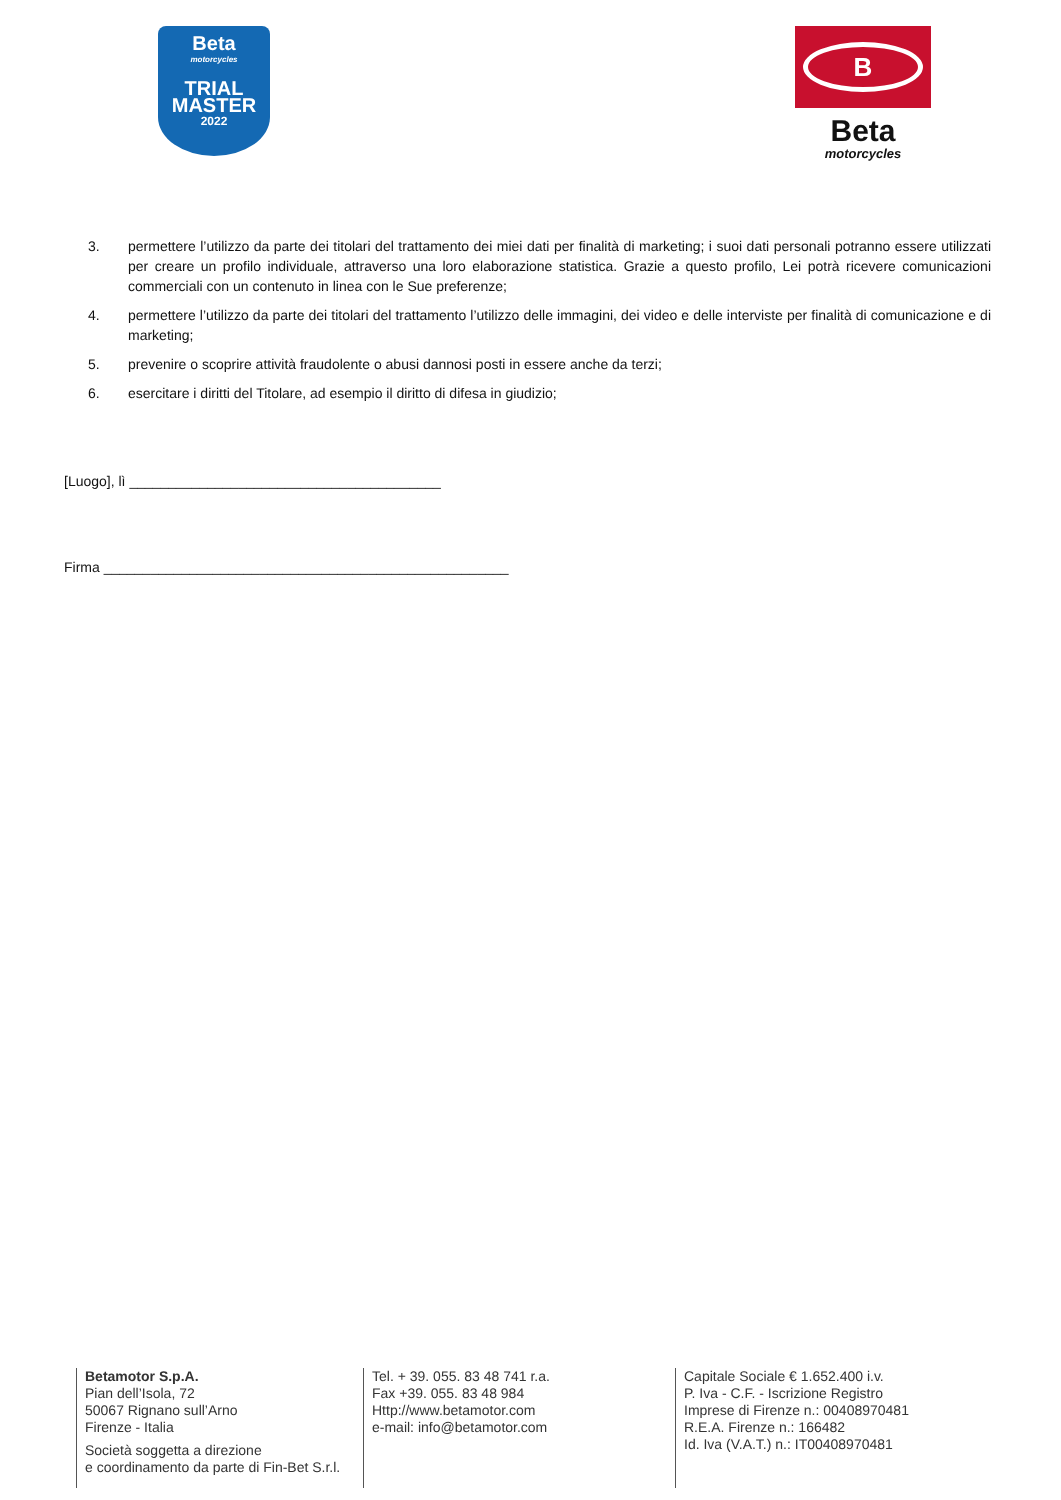Beta
motorcycles
TRIAL
MASTER
2022
B
Beta
motorcycles
3. permettere l’utilizzo da parte dei titolari del trattamento dei miei dati per finalità di marketing; i suoi dati personali potranno essere utilizzati per creare un profilo individuale, attraverso una loro elaborazione statistica. Grazie a questo profilo, Lei potrà ricevere comunicazioni commerciali con un contenuto in linea con le Sue preferenze;
4. permettere l’utilizzo da parte dei titolari del trattamento l’utilizzo delle immagini, dei video e delle interviste per finalità di comunicazione e di marketing;
5. prevenire o scoprire attività fraudolente o abusi dannosi posti in essere anche da terzi;
6. esercitare i diritti del Titolare, ad esempio il diritto di difesa in giudizio;
[Luogo], lì ________________________________________
Firma ____________________________________________________
Betamotor S.p.A.
Pian dell’Isola, 72
50067 Rignano sull’Arno
Firenze - Italia
Società soggetta a direzione
e coordinamento da parte di Fin-Bet S.r.l.
Tel. + 39. 055. 83 48 741 r.a.
Fax +39. 055. 83 48 984
Http://www.betamotor.com
e-mail: info@betamotor.com
Capitale Sociale € 1.652.400 i.v.
P. Iva - C.F. - Iscrizione Registro
Imprese di Firenze n.: 00408970481
R.E.A. Firenze n.: 166482
Id. Iva (V.A.T.) n.: IT00408970481